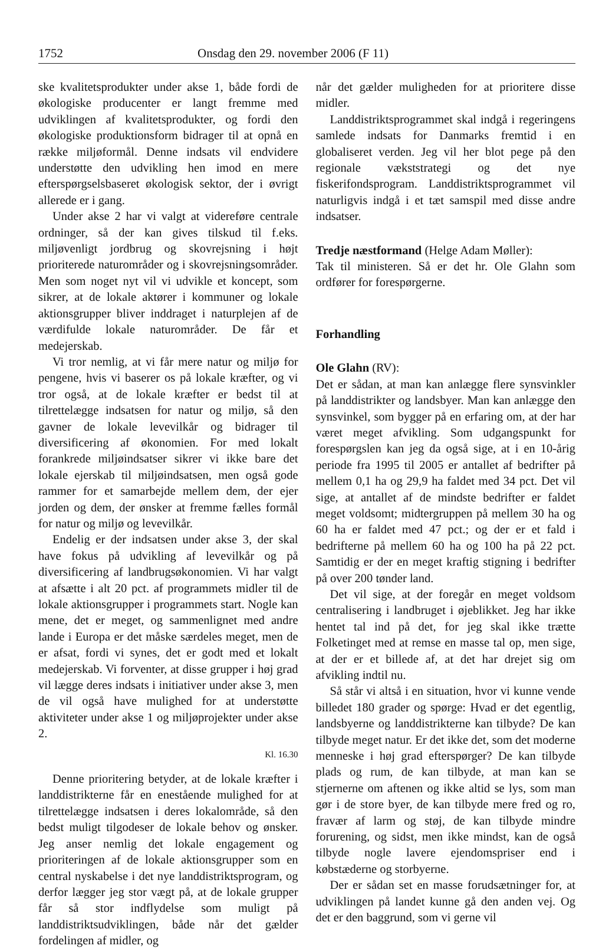1752 Onsdag den 29. november 2006 (F 11)
ske kvalitetsprodukter under akse 1, både fordi de økologiske producenter er langt fremme med udviklingen af kvalitetsprodukter, og fordi den økologiske produktionsform bidrager til at opnå en række miljøformål. Denne indsats vil endvidere understøtte den udvikling hen imod en mere efterspørgselsbaseret økologisk sektor, der i øvrigt allerede er i gang.
Under akse 2 har vi valgt at videreføre centrale ordninger, så der kan gives tilskud til f.eks. miljøvenligt jordbrug og skovrejsning i højt prioriterede naturområder og i skovrejsningsområder. Men som noget nyt vil vi udvikle et koncept, som sikrer, at de lokale aktører i kommuner og lokale aktionsgrupper bliver inddraget i naturplejen af de værdifulde lokale naturområder. De får et medejerskab.
Vi tror nemlig, at vi får mere natur og miljø for pengene, hvis vi baserer os på lokale kræfter, og vi tror også, at de lokale kræfter er bedst til at tilrettelægge indsatsen for natur og miljø, så den gavner de lokale levevilkår og bidrager til diversificering af økonomien. For med lokalt forankrede miljøindsatser sikrer vi ikke bare det lokale ejerskab til miljøindsatsen, men også gode rammer for et samarbejde mellem dem, der ejer jorden og dem, der ønsker at fremme fælles formål for natur og miljø og levevilkår.
Endelig er der indsatsen under akse 3, der skal have fokus på udvikling af levevilkår og på diversificering af landbrugsøkonomien. Vi har valgt at afsætte i alt 20 pct. af programmets midler til de lokale aktionsgrupper i programmets start. Nogle kan mene, det er meget, og sammenlignet med andre lande i Europa er det måske særdeles meget, men de er afsat, fordi vi synes, det er godt med et lokalt medejerskab. Vi forventer, at disse grupper i høj grad vil lægge deres indsats i initiativer under akse 3, men de vil også have mulighed for at understøtte aktiviteter under akse 1 og miljøprojekter under akse 2.
Kl. 16.30
Denne prioritering betyder, at de lokale kræfter i landdistrikterne får en enestående mulighed for at tilrettelægge indsatsen i deres lokalområde, så den bedst muligt tilgodeser de lokale behov og ønsker. Jeg anser nemlig det lokale engagement og prioriteringen af de lokale aktionsgrupper som en central nyskabelse i det nye landdistriktsprogram, og derfor lægger jeg stor vægt på, at de lokale grupper får så stor indflydelse som muligt på landdistriktsudviklingen, både når det gælder fordelingen af midler, og
når det gælder muligheden for at prioritere disse midler.
Landdistriktsprogrammet skal indgå i regeringens samlede indsats for Danmarks fremtid i en globaliseret verden. Jeg vil her blot pege på den regionale vækststrategi og det nye fiskerifondsprogram. Landdistriktsprogrammet vil naturligvis indgå i et tæt samspil med disse andre indsatser.
Tredje næstformand (Helge Adam Møller):
Tak til ministeren. Så er det hr. Ole Glahn som ordfører for forespørgerne.
Forhandling
Ole Glahn (RV):
Det er sådan, at man kan anlægge flere synsvinkler på landdistrikter og landsbyer. Man kan anlægge den synsvinkel, som bygger på en erfaring om, at der har været meget afvikling. Som udgangspunkt for forespørgslen kan jeg da også sige, at i en 10-årig periode fra 1995 til 2005 er antallet af bedrifter på mellem 0,1 ha og 29,9 ha faldet med 34 pct. Det vil sige, at antallet af de mindste bedrifter er faldet meget voldsomt; midtergruppen på mellem 30 ha og 60 ha er faldet med 47 pct.; og der er et fald i bedrifterne på mellem 60 ha og 100 ha på 22 pct. Samtidig er der en meget kraftig stigning i bedrifter på over 200 tønder land.
Det vil sige, at der foregår en meget voldsom centralisering i landbruget i øjeblikket. Jeg har ikke hentet tal ind på det, for jeg skal ikke trætte Folketinget med at remse en masse tal op, men sige, at der er et billede af, at det har drejet sig om afvikling indtil nu.
Så står vi altså i en situation, hvor vi kunne vende billedet 180 grader og spørge: Hvad er det egentlig, landsbyerne og landdistrikterne kan tilbyde? De kan tilbyde meget natur. Er det ikke det, som det moderne menneske i høj grad efterspørger? De kan tilbyde plads og rum, de kan tilbyde, at man kan se stjernerne om aftenen og ikke altid se lys, som man gør i de store byer, de kan tilbyde mere fred og ro, fravær af larm og støj, de kan tilbyde mindre forurening, og sidst, men ikke mindst, kan de også tilbyde nogle lavere ejendomspriser end i købstæderne og storbyerne.
Der er sådan set en masse forudsætninger for, at udviklingen på landet kunne gå den anden vej. Og det er den baggrund, som vi gerne vil